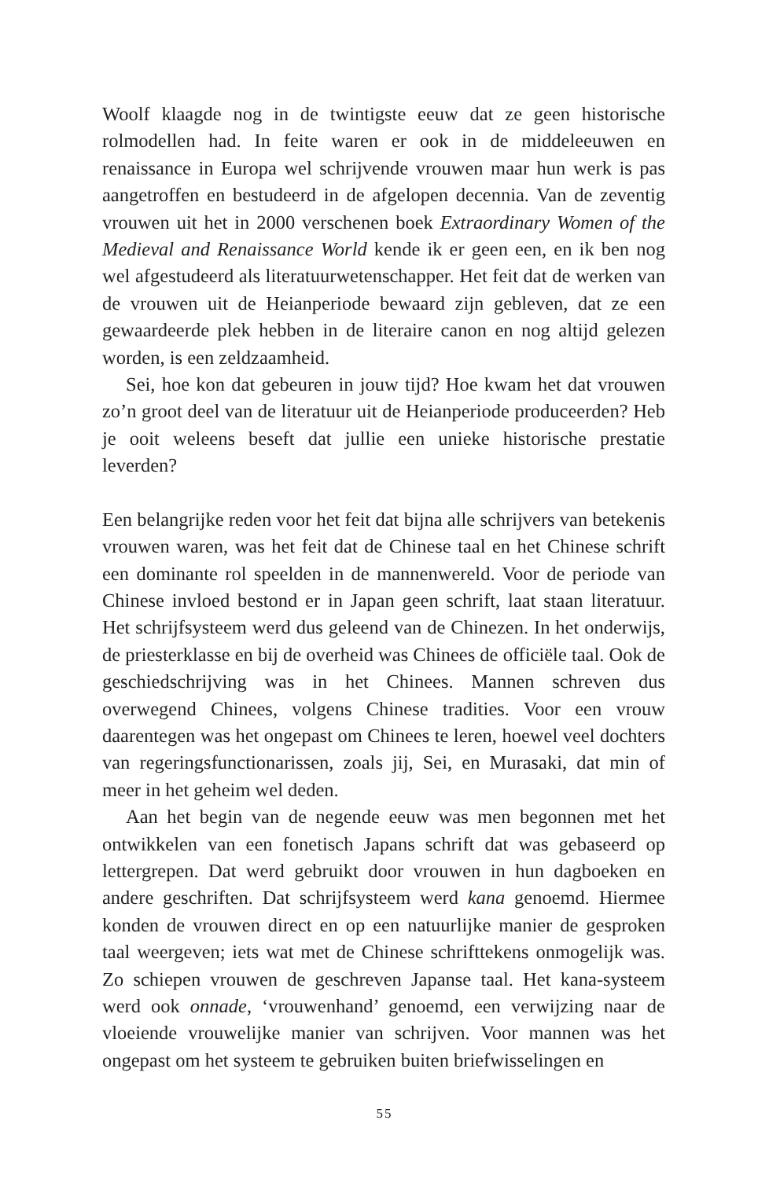Woolf klaagde nog in de twintigste eeuw dat ze geen historische rolmodellen had. In feite waren er ook in de middeleeuwen en renaissance in Europa wel schrijvende vrouwen maar hun werk is pas aangetroffen en bestudeerd in de afgelopen decennia. Van de zeventig vrouwen uit het in 2000 verschenen boek Extraordinary Women of the Medieval and Renaissance World kende ik er geen een, en ik ben nog wel afgestudeerd als literatuurwetenschapper. Het feit dat de werken van de vrouwen uit de Heianperiode bewaard zijn gebleven, dat ze een gewaardeerde plek hebben in de literaire canon en nog altijd gelezen worden, is een zeldzaamheid.
Sei, hoe kon dat gebeuren in jouw tijd? Hoe kwam het dat vrouwen zo’n groot deel van de literatuur uit de Heianperiode produceerden? Heb je ooit weleens beseft dat jullie een unieke historische prestatie leverden?
Een belangrijke reden voor het feit dat bijna alle schrijvers van betekenis vrouwen waren, was het feit dat de Chinese taal en het Chinese schrift een dominante rol speelden in de mannenwereld. Voor de periode van Chinese invloed bestond er in Japan geen schrift, laat staan literatuur. Het schrijfsysteem werd dus geleend van de Chinezen. In het onderwijs, de priesterklasse en bij de overheid was Chinees de officiële taal. Ook de geschiedschrijving was in het Chinees. Mannen schreven dus overwegend Chinees, volgens Chinese tradities. Voor een vrouw daarentegen was het ongepast om Chinees te leren, hoewel veel dochters van regeringsfunctionarissen, zoals jij, Sei, en Murasaki, dat min of meer in het geheim wel deden.
Aan het begin van de negende eeuw was men begonnen met het ontwikkelen van een fonetisch Japans schrift dat was gebaseerd op lettergrepen. Dat werd gebruikt door vrouwen in hun dagboeken en andere geschriften. Dat schrijfsysteem werd kana genoemd. Hiermee konden de vrouwen direct en op een natuurlijke manier de gesproken taal weergeven; iets wat met de Chinese schrifttekens onmogelijk was. Zo schiepen vrouwen de geschreven Japanse taal. Het kana-systeem werd ook onnade, ‘vrouwenhand’ genoemd, een verwijzing naar de vloeiende vrouwelijke manier van schrijven. Voor mannen was het ongepast om het systeem te gebruiken buiten briefwisselingen en
55